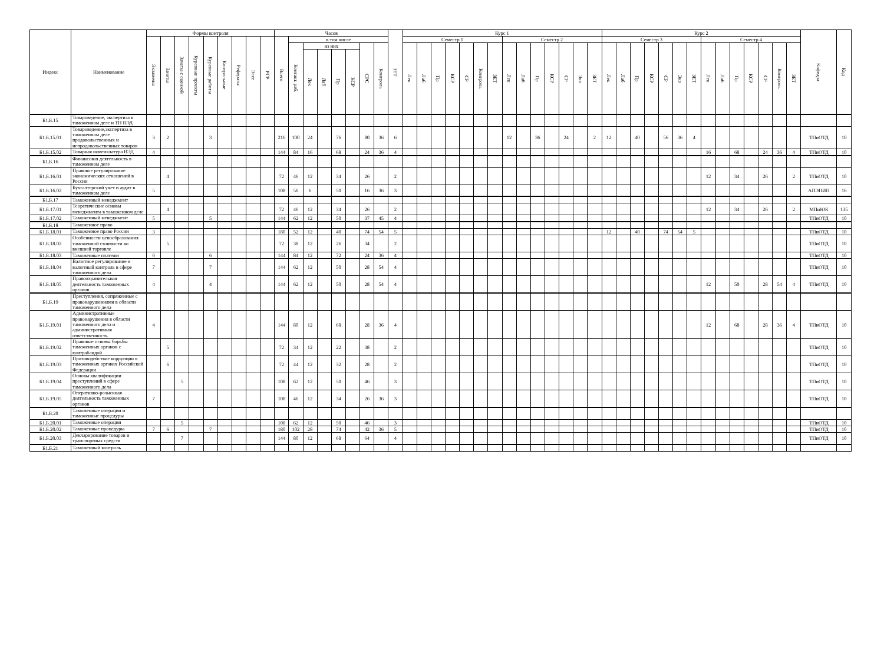| Индекс | Наименование | Формы контроля | | | | | | | | | Часов | | | | | | | | ЗЕТ | Курс 1 | | | | | | | | | | | | | | Курс 2 | | | | | | | | | | | | | | Кафедра | Код |
| --- | --- | --- | --- | --- | --- | --- | --- | --- | --- | --- | --- | --- | --- | --- | --- | --- | --- | --- | --- | --- | --- | --- | --- | --- | --- | --- | --- | --- | --- | --- | --- | --- | --- | --- | --- | --- | --- | --- | --- | --- | --- | --- | --- | --- | --- | --- | --- | --- | --- |
| | | Экзамены | Зачеты | Зачеты с оценкой | Курсовые проекты | Курсовые работы | Контрольные | Рефераты | Эссе | РГР | Всего | в том числе | | | | | | | | Семестр 1 | | | | | | | Семестр 2 | | | | | | | Семестр 3 | | | | | | | Семестр 4 | | | | | | | | |
| | | | | | | | | | | | | Контакт. раб. | из них | | | | СРС | Контроль | | Лек | Лаб | Пр | КСР | СР | Контроль | ЗЕТ | Лек | Лаб | Пр | КСР | СР | Экз | ЗЕТ | Лек | Лаб | Пр | КСР | СР | Экз | ЗЕТ | Лек | Лаб | Пр | КСР | СР | Контроль | ЗЕТ | | |
| | | | | | | | | | | | | | Лек | Лаб | Пр | КСР | | | | | | | | | | | | | | | | | | | | | | | | | | | | | | | | | |
| Б1.Б.15 | Товароведение, экспертиза в таможенном деле и ТН ВЭД | | | | | | | | | | | | | | | | | | | | | | | | | | | | | | | | | | | | | | | | | | | | | | | | |
| Б1.Б.15.01 | Товароведение,экспертиза в таможенном деле продовольственных и непродовольственных товаров | 3 | 2 | | | 3 | | | | | 216 | 100 | 24 | | 76 | | 80 | 36 | 6 | | | | | | | | 12 | | 36 | | 24 | | 2 | 12 | | 40 | | 56 | 36 | 4 | | | | | | | | ТПиОТД | 10 |
| Б1.Б.15.02 | Товарная номенклатура ВЭД | 4 | | | | | | | | | 144 | 84 | 16 | | 68 | | 24 | 36 | 4 | | | | | | | | | | | | | | | | | | | | | | 16 | | 68 | | 24 | 36 | 4 | ТПиОТД | 10 |
| Б1.Б.16 | Финансовая деятельность в таможенном деле | | | | | | | | | | | | | | | | | | | | | | | | | | | | | | | | | | | | | | | | | | | | | | | | |
| Б1.Б.16.01 | Правовое регулирование экономических отношений в России | | 4 | | | | | | | | 72 | 46 | 12 | | 34 | | 26 | | 2 | | | | | | | | | | | | | | | | | | | | | | 12 | | 34 | | 26 | | 2 | ТПиОТД | 10 |
| Б1.Б.16.02 | Бухгалтерский учет и аудит в таможенном деле | 5 | | | | | | | | | 108 | 56 | 6 | | 50 | | 16 | 36 | 3 | | | | | | | | | | | | | | | | | | | | | | | | | | | | | АПЭПИП | 16 |
| Б1.Б.17 | Таможенный менеджмент | | | | | | | | | | | | | | | | | | | | | | | | | | | | | | | | | | | | | | | | | | | | | | | | |
| Б1.Б.17.01 | Теоретические основы менеджмента в таможенном деле | | 4 | | | | | | | | 72 | 46 | 12 | | 34 | | 26 | | 2 | | | | | | | | | | | | | | | | | | | | | | 12 | | 34 | | 26 | | 2 | МПиЮК | 135 |
| Б1.Б.17.02 | Таможенный менеджмент | 5 | | | | 5 | | | | | 144 | 62 | 12 | | 50 | | 37 | 45 | 4 | | | | | | | | | | | | | | | | | | | | | | | | | | | | | ТПиОТД | 10 |
| Б1.Б.18 | Таможенное право | | | | | | | | | | | | | | | | | | | | | | | | | | | | | | | | | | | | | | | | | | | | | | | | |
| Б1.Б.18.01 | Таможенное право России | 3 | | | | | | | | | 180 | 52 | 12 | | 40 | | 74 | 54 | 5 | | | | | | | | | | | | | | | 12 | | 40 | | 74 | 54 | 5 | | | | | | | | ТПиОТД | 10 |
| Б1.Б.18.02 | Особенности ценообразования таможенной стоимости во внешней торговле | | 5 | | | | | | | | 72 | 38 | 12 | | 26 | | 34 | | 2 | | | | | | | | | | | | | | | | | | | | | | | | | | | | | ТПиОТД | 10 |
| Б1.Б.18.03 | Таможенные платежи | 6 | | | | 6 | | | | | 144 | 84 | 12 | | 72 | | 24 | 36 | 4 | | | | | | | | | | | | | | | | | | | | | | | | | | | | | ТПиОТД | 10 |
| Б1.Б.18.04 | Валютное регулирование и валютный контроль в сфере таможенного дела | 7 | | | | 7 | | | | | 144 | 62 | 12 | | 50 | | 28 | 54 | 4 | | | | | | | | | | | | | | | | | | | | | | | | | | | | | ТПиОТД | 10 |
| Б1.Б.18.05 | Правоохранительная деятельность таможенных органов | 4 | | | | 4 | | | | | 144 | 62 | 12 | | 50 | | 28 | 54 | 4 | | | | | | | | | | | | | | | | | | | | | | 12 | | 50 | | 28 | 54 | 4 | ТПиОТД | 10 |
| Б1.Б.19 | Преступления, сопряженные с правонарушениями в области таможенного дела | | | | | | | | | | | | | | | | | | | | | | | | | | | | | | | | | | | | | | | | | | | | | | | | |
| Б1.Б.19.01 | Административные правонарушения в области таможенного дела и административная ответственность | 4 | | | | | | | | | 144 | 80 | 12 | | 68 | | 28 | 36 | 4 | | | | | | | | | | | | | | | | | | | | | | 12 | | 68 | | 28 | 36 | 4 | ТПиОТД | 10 |
| Б1.Б.19.02 | Правовые основы борьбы таможенных органов с контрабандой | | 5 | | | | | | | | 72 | 34 | 12 | | 22 | | 38 | | 2 | | | | | | | | | | | | | | | | | | | | | | | | | | | | | ТПиОТД | 10 |
| Б1.Б.19.03 | Противодействие коррупции в таможенных органах Российской Федерации | | 6 | | | | | | | | 72 | 44 | 12 | | 32 | | 28 | | 2 | | | | | | | | | | | | | | | | | | | | | | | | | | | | | ТПиОТД | 10 |
| Б1.Б.19.04 | Основы квалификации преступлений в сфере таможенного дела | | | 5 | | | | | | | 108 | 62 | 12 | | 50 | | 46 | | 3 | | | | | | | | | | | | | | | | | | | | | | | | | | | | | ТПиОТД | 10 |
| Б1.Б.19.05 | Оперативно-розыскная деятельность таможенных органов | 7 | | | | | | | | | 108 | 46 | 12 | | 34 | | 26 | 36 | 3 | | | | | | | | | | | | | | | | | | | | | | | | | | | | | ТПиОТД | 10 |
| Б1.Б.20 | Таможенные операции и таможенные процедуры | | | | | | | | | | | | | | | | | | | | | | | | | | | | | | | | | | | | | | | | | | | | | | | | |
| Б1.Б.20.01 | Таможенные операции | | | 5 | | | | | | | 108 | 62 | 12 | | 50 | | 46 | | 3 | | | | | | | | | | | | | | | | | | | | | | | | | | | | | ТПиОТД | 10 |
| Б1.Б.20.02 | Таможенные процедуры | 7 | 6 | | | 7 | | | | | 180 | 102 | 28 | | 74 | | 42 | 36 | 5 | | | | | | | | | | | | | | | | | | | | | | | | | | | | | ТПиОТД | 10 |
| Б1.Б.20.03 | Декларирование товаров и транспортных средств | | | 7 | | | | | | | 144 | 80 | 12 | | 68 | | 64 | | 4 | | | | | | | | | | | | | | | | | | | | | | | | | | | | | ТПиОТД | 10 |
| Б1.Б.21 | Таможенный контроль | | | | | | | | | | | | | | | | | | | | | | | | | | | | | | | | | | | | | | | | | | | | | | | | |